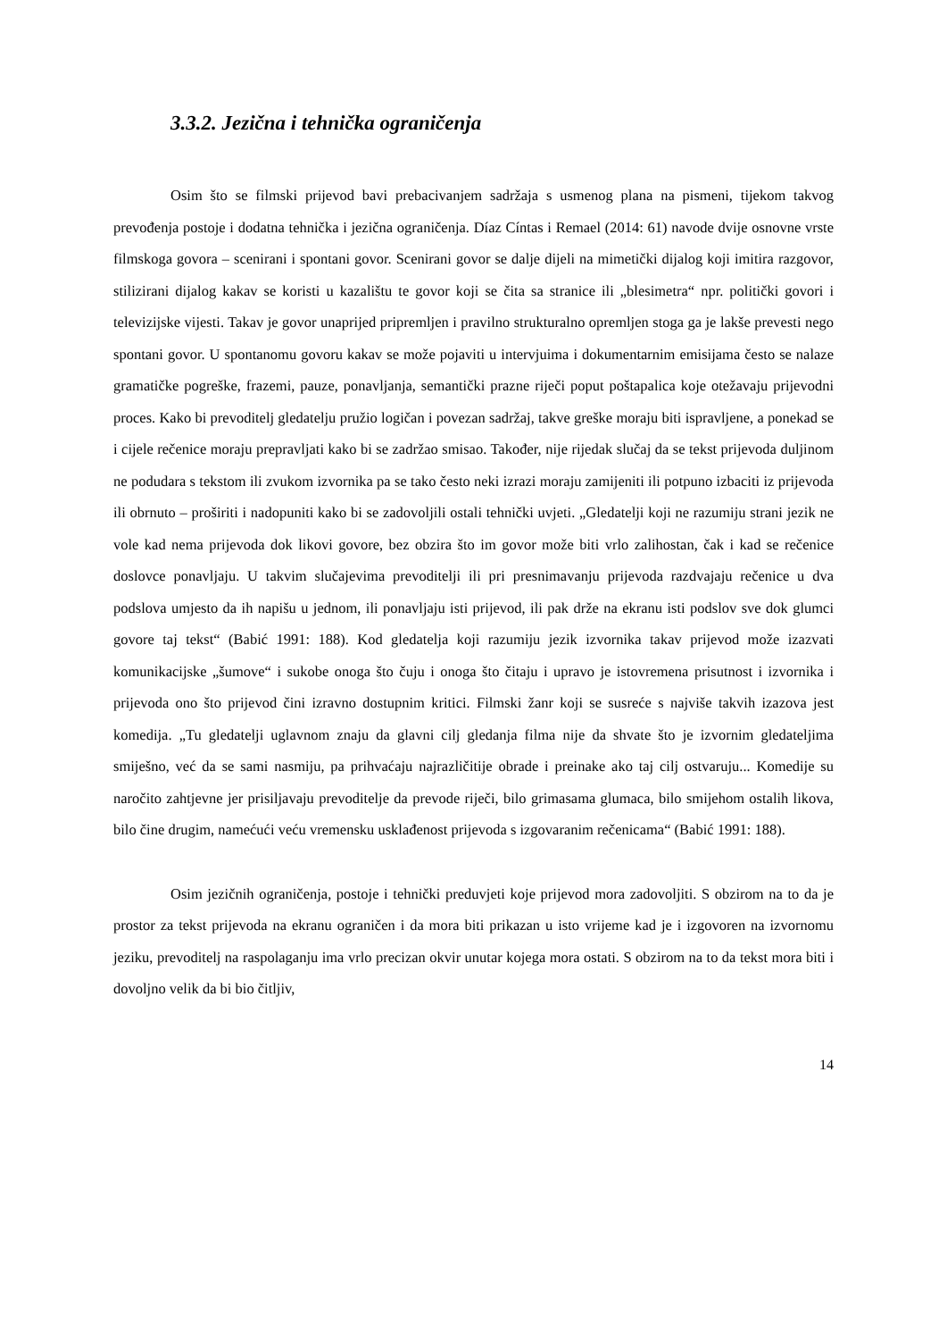3.3.2. Jezična i tehnička ograničenja
Osim što se filmski prijevod bavi prebacivanjem sadržaja s usmenog plana na pismeni, tijekom takvog prevođenja postoje i dodatna tehnička i jezična ograničenja. Díaz Cíntas i Remael (2014: 61) navode dvije osnovne vrste filmskoga govora – scenirani i spontani govor. Scenirani govor se dalje dijeli na mimetički dijalog koji imitira razgovor, stilizirani dijalog kakav se koristi u kazalištu te govor koji se čita sa stranice ili „blesimetra“ npr. politički govori i televizijske vijesti. Takav je govor unaprijed pripremljen i pravilno strukturalno opremljen stoga ga je lakše prevesti nego spontani govor. U spontanomu govoru kakav se može pojaviti u intervjuima i dokumentarnim emisijama često se nalaze gramatičke pogreške, frazemi, pauze, ponavljanja, semantički prazne riječi poput poštapalica koje otežavaju prijevodni proces. Kako bi prevoditelj gledatelju pružio logičan i povezan sadržaj, takve greške moraju biti ispravljene, a ponekad se i cijele rečenice moraju prepravljati kako bi se zadržao smisao. Također, nije rijedak slučaj da se tekst prijevoda duljinom ne podudara s tekstom ili zvukom izvornika pa se tako često neki izrazi moraju zamijeniti ili potpuno izbaciti iz prijevoda ili obrnuto – proširiti i nadopuniti kako bi se zadovoljili ostali tehnički uvjeti. „Gledatelji koji ne razumiju strani jezik ne vole kad nema prijevoda dok likovi govore, bez obzira što im govor može biti vrlo zalihostan, čak i kad se rečenice doslovce ponavljaju. U takvim slučajevima prevoditelji ili pri presnimavanju prijevoda razdvajaju rečenice u dva podslova umjesto da ih napišu u jednom, ili ponavljaju isti prijevod, ili pak drže na ekranu isti podslov sve dok glumci govore taj tekst“ (Babić 1991: 188). Kod gledatelja koji razumiju jezik izvornika takav prijevod može izazvati komunikacijske „šumove“ i sukobe onoga što čuju i onoga što čitaju i upravo je istovremena prisutnost i izvornika i prijevoda ono što prijevod čini izravno dostupnim kritici. Filmski žanr koji se susreće s najviše takvih izazova jest komedija. „Tu gledatelji uglavnom znaju da glavni cilj gledanja filma nije da shvate što je izvornim gledateljima smiješno, već da se sami nasmiju, pa prihvaćaju najrazličitije obrade i preinake ako taj cilj ostvaruju... Komedije su naročito zahtjevne jer prisiljavaju prevoditelje da prevode riječi, bilo grimasama glumaca, bilo smijehom ostalih likova, bilo čine drugim, namećući veću vremensku usklađenost prijevoda s izgovaranim rečenicama“ (Babić 1991: 188).
Osim jezičnih ograničenja, postoje i tehnički preduvjeti koje prijevod mora zadovoljiti. S obzirom na to da je prostor za tekst prijevoda na ekranu ograničen i da mora biti prikazan u isto vrijeme kad je i izgovoren na izvornomu jeziku, prevoditelj na raspolaganju ima vrlo precizan okvir unutar kojega mora ostati. S obzirom na to da tekst mora biti i dovoljno velik da bi bio čitljiv,
14